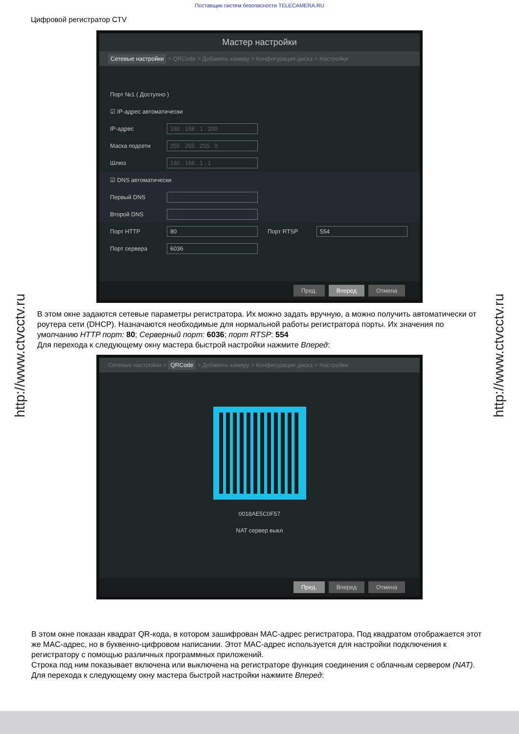Поставщик систем безопасности TELECAMERA.RU
Цифровой регистратор CTV
http://www.ctvcctv.ru
http://www.ctvcctv.ru
Мастер настройки
Сетевые настройки > QRCode > Добавить камеру > Конфигурация диска > Настройки
Порт №1 ( Доступно )
☑ IP-адрес автоматически
IP-адрес
192 . 168 . 1 . 200
Маска подсети
255 . 255 . 255 . 0
Шлюз
192 . 168 . 1 . 1
☑ DNS автоматически
Первый DNS
. . .
Второй DNS
. . .
Порт HTTP
80
Порт RTSP
554
Порт сервера
6036
Пред. Вперед Отмена
В этом окне задаются сетевые параметры регистратора. Их можно задать вручную, а можно получить автоматически от роутера сети (DHCP). Назначаются необходимые для нормальной работы регистратора порты. Их значения по умолчанию HTTP порт: 80; Серверный порт: 6036; порт RTSP: 554
Для перехода к следующему окну мастера быстрой настройки нажмите Вперед:
Сетевые настройки > QRCode > Добавить камеру > Конфигурация диска > Настройки
0018AE5C0F57
NAT сервер выкл
Пред. Вперед Отмена
В этом окне показан квадрат QR-кода, в котором зашифрован MAC-адрес регистратора. Под квадратом отображается этот же MAC-адрес, но в буквенно-цифровом написании. Этот MAC-адрес используется для настройки подключения к регистратору с помощью различных программных приложений.
Строка под ним показывает включена или выключена на регистраторе функция соединения с облачным сервером (NAT). Для перехода к следующему окну мастера быстрой настройки нажмите Вперед: